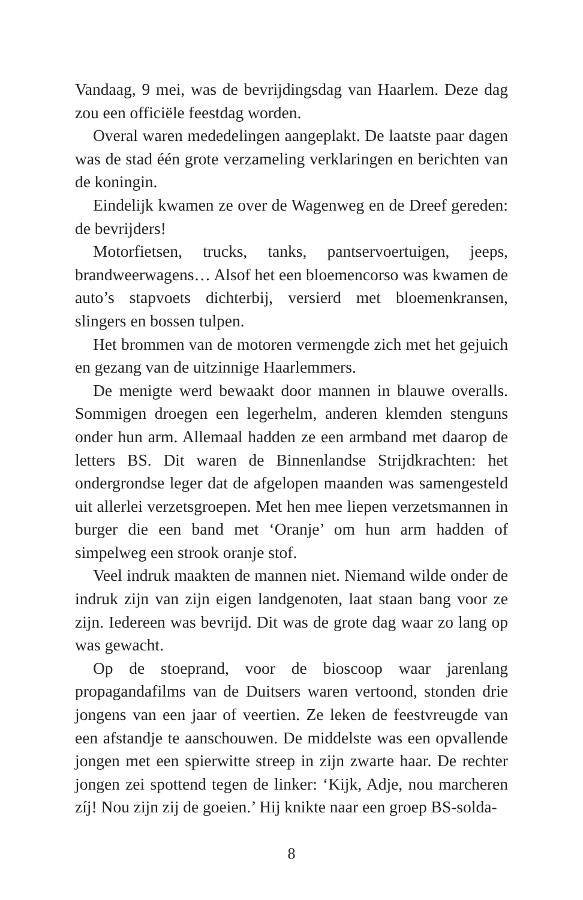Vandaag, 9 mei, was de bevrijdingsdag van Haarlem. Deze dag zou een officiële feestdag worden.
Overal waren mededelingen aangeplakt. De laatste paar dagen was de stad één grote verzameling verklaringen en berichten van de koningin.
Eindelijk kwamen ze over de Wagenweg en de Dreef gereden: de bevrijders!
Motorfietsen, trucks, tanks, pantservoertuigen, jeeps, brandweerwagens… Alsof het een bloemencorso was kwamen de auto’s stapvoets dichterbij, versierd met bloemenkransen, slingers en bossen tulpen.
Het brommen van de motoren vermengde zich met het gejuich en gezang van de uitzinnige Haarlemmers.
De menigte werd bewaakt door mannen in blauwe overalls. Sommigen droegen een legerhelm, anderen klemden stenguns onder hun arm. Allemaal hadden ze een armband met daarop de letters BS. Dit waren de Binnenlandse Strijdkrachten: het ondergrondse leger dat de afgelopen maanden was samengesteld uit allerlei verzetsgroepen. Met hen mee liepen verzetsmannen in burger die een band met ‘Oranje’ om hun arm hadden of simpelweg een strook oranje stof.
Veel indruk maakten de mannen niet. Niemand wilde onder de indruk zijn van zijn eigen landgenoten, laat staan bang voor ze zijn. Iedereen was bevrijd. Dit was de grote dag waar zo lang op was gewacht.
Op de stoeprand, voor de bioscoop waar jarenlang propagandafilms van de Duitsers waren vertoond, stonden drie jongens van een jaar of veertien. Ze leken de feestvreugde van een afstandje te aanschouwen. De middelste was een opvallende jongen met een spierwitte streep in zijn zwarte haar. De rechter jongen zei spottend tegen de linker: ‘Kijk, Adje, nou marcheren zíj! Nou zijn zij de goeien.’ Hij knikte naar een groep BS-solda-
8